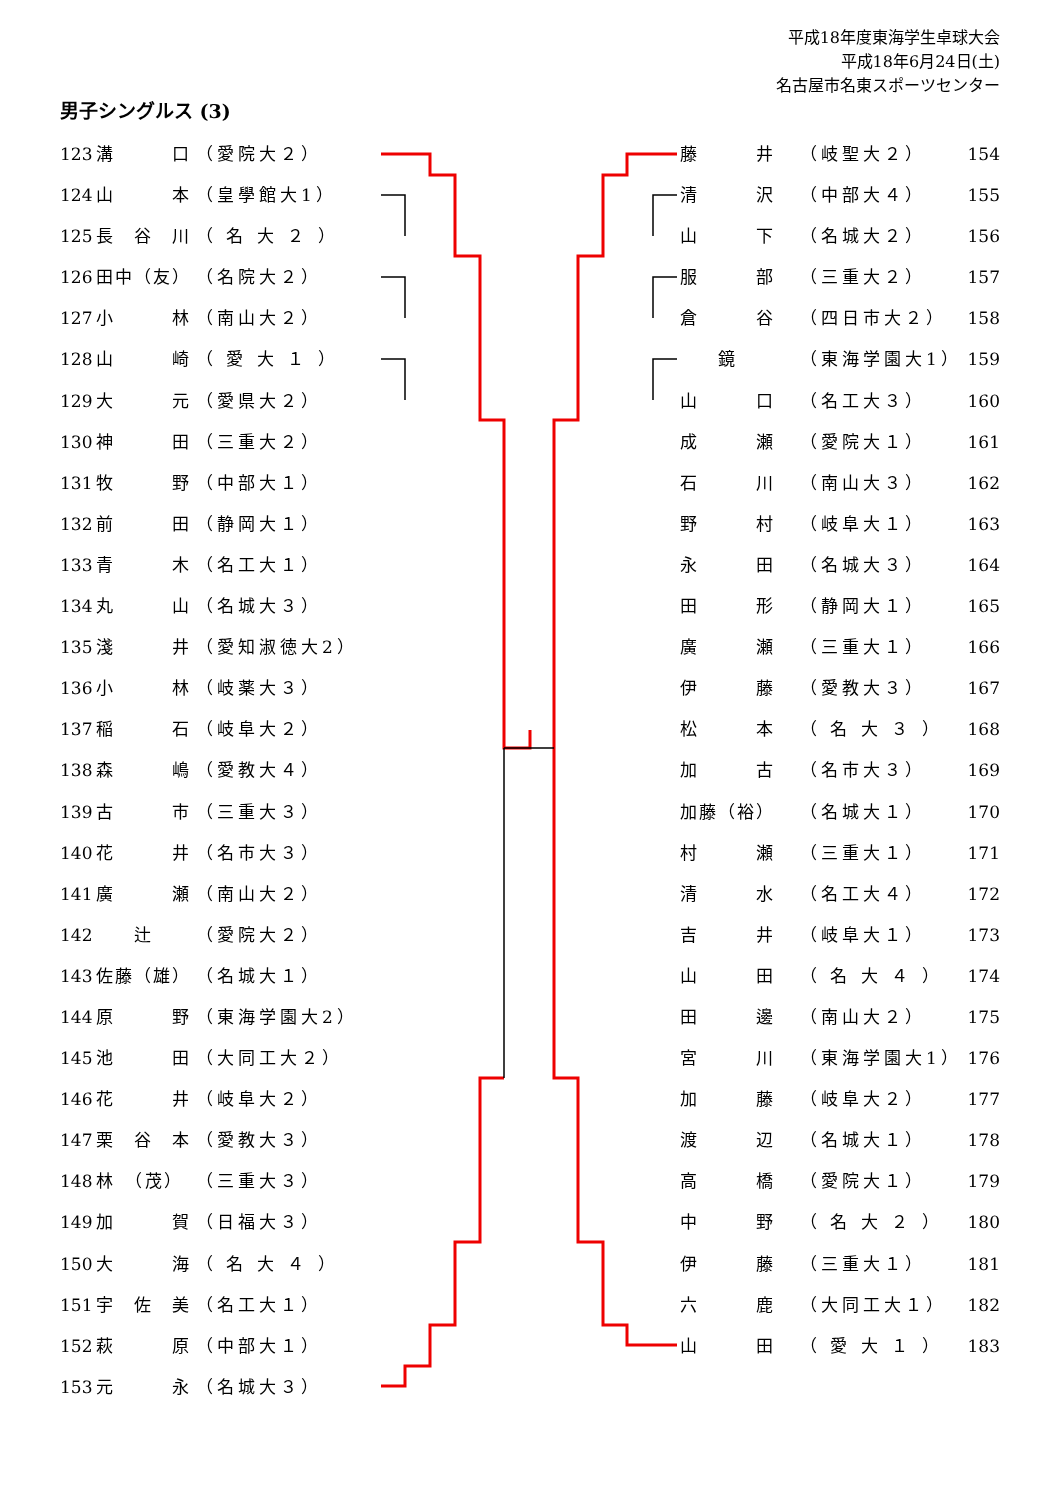平成18年度東海学生卓球大会
平成18年6月24日(土)
名古屋市名東スポーツセンター
男子シングルス (3)
123 溝　　　口 （愛院大２）
124 山　　　本 （皇學館大1）
125 長　谷　川 （ 名 大 ２ ）
126 田中（友） （名院大２）
127 小　　　林 （南山大２）
128 山　　　崎 （ 愛 大 １ ）
129 大　　　元 （愛県大２）
130 神　　　田 （三重大２）
131 牧　　　野 （中部大１）
132 前　　　田 （静岡大１）
133 青　　　木 （名工大１）
134 丸　　　山 （名城大３）
135 淺　　　井 （愛知淑徳大2）
136 小　　　林 （岐薬大３）
137 稲　　　石 （岐阜大２）
138 森　　　嶋 （愛教大４）
139 古　　　市 （三重大３）
140 花　　　井 （名市大３）
141 廣　　　瀬 （南山大２）
142　　辻　　（愛院大２）
143 佐藤（雄） （名城大１）
144 原　　　野 （東海学園大2）
145 池　　　田 （大同工大２）
146 花　　　井 （岐阜大２）
147 栗　谷　本 （愛教大３）
148 林　（茂） （三重大３）
149 加　　　賀 （日福大３）
150 大　　　海 （ 名 大 ４ ）
151 宇　佐　美 （名工大１）
152 萩　　　原 （中部大１）
153 元　　　永 （名城大３）
藤　　　井 （岐聖大２） 154
清　　　沢 （中部大４） 155
山　　　下 （名城大２） 156
服　　　部 （三重大２） 157
倉　　　谷 （四日市大２） 158
　　鏡　　（東海学園大1） 159
山　　　口 （名工大３） 160
成　　　瀬 （愛院大１） 161
石　　　川 （南山大３） 162
野　　　村 （岐阜大１） 163
永　　　田 （名城大３） 164
田　　　形 （静岡大１） 165
廣　　　瀬 （三重大１） 166
伊　　　藤 （愛教大３） 167
松　　　本 （ 名 大 ３ ） 168
加　　　古 （名市大３） 169
加藤（裕） （名城大１） 170
村　　　瀬 （三重大１） 171
清　　　水 （名工大４） 172
吉　　　井 （岐阜大１） 173
山　　　田 （ 名 大 ４ ） 174
田　　　邊 （南山大２） 175
宮　　　川 （東海学園大1） 176
加　　　藤 （岐阜大２） 177
渡　　　辺 （名城大１） 178
高　　　橋 （愛院大１） 179
中　　　野 （ 名 大 ２ ） 180
伊　　　藤 （三重大１） 181
六　　　鹿 （大同工大１） 182
山　　　田 （ 愛 大 １ ） 183